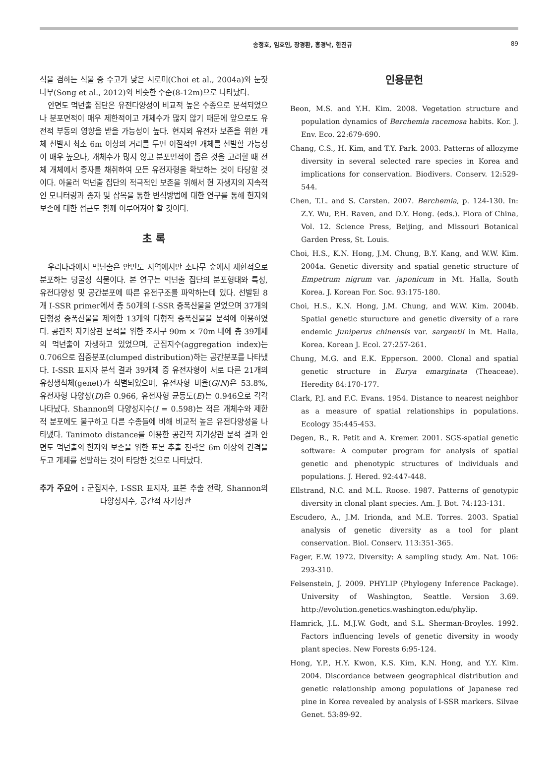송정호, 임효인, 장경환, 홍경낙, 한진규 89
식을 겸하는 식물 중 수고가 낮은 시로미(Choi et al., 2004a)와 눈잣나무(Song et al., 2012)와 비슷한 수준(8-12m)으로 나타났다.
안면도 먹넌출 집단은 유전다양성이 비교적 높은 수종으로 분석되었으나 분포면적이 매우 제한적이고 개체수가 많지 않기 때문에 앞으로도 유전적 부동의 영향을 받을 가능성이 높다. 현지외 유전자 보존을 위한 개체 선발시 최소 6m 이상의 거리를 두면 이질적인 개체를 선발할 가능성이 매우 높으나, 개체수가 많지 않고 분포면적이 좁은 것을 고려할 때 전체 개체에서 종자를 채취하여 모든 유전자형을 확보하는 것이 타당할 것이다. 아울러 먹넌출 집단의 적극적인 보존을 위해서 현 자생지의 지속적인 모니터링과 종자 및 삽목을 통한 번식방법에 대한 연구를 통해 현지외 보존에 대한 접근도 함께 이루어져야 할 것이다.
초 록
우리나라에서 먹넌출은 안면도 지역에서만 소나무 숲에서 제한적으로 분포하는 덩굴성 식물이다. 본 연구는 먹넌출 집단의 분포형태와 특성, 유전다양성 및 공간분포에 따른 유전구조를 파악하는데 있다. 선발된 8개 I-SSR primer에서 총 50개의 I-SSR 증폭산물을 얻었으며 37개의 단형성 증폭산물을 제외한 13개의 다형적 증폭산물을 분석에 이용하였다. 공간적 자기상관 분석을 위한 조사구 90m × 70m 내에 총 39개체의 먹넌출이 자생하고 있었으며, 군집지수(aggregation index)는 0.706으로 집중분포(clumped distribution)하는 공간분포를 나타냈다. I-SSR 표지자 분석 결과 39개체 중 유전자형이 서로 다른 21개의 유성생식체(genet)가 식별되었으며, 유전자형 비율(G/N)은 53.8%, 유전자형 다양성(D)은 0.966, 유전자형 균등도(E)는 0.946으로 각각 나타났다. Shannon의 다양성지수(I = 0.598)는 적은 개체수와 제한적 분포에도 불구하고 다른 수종들에 비해 비교적 높은 유전다양성을 나타냈다. Tanimoto distance를 이용한 공간적 자기상관 분석 결과 안면도 먹넌출의 현지외 보존을 위한 표본 추출 전략은 6m 이상의 간격을 두고 개체를 선발하는 것이 타당한 것으로 나타났다.
추가 주요어 : 군집지수, I-SSR 표지자, 표본 추출 전략, Shannon의 다양성지수, 공간적 자기상관
인용문헌
Beon, M.S. and Y.H. Kim. 2008. Vegetation structure and population dynamics of Berchemia racemosa habits. Kor. J. Env. Eco. 22:679-690.
Chang, C.S., H. Kim, and T.Y. Park. 2003. Patterns of allozyme diversity in several selected rare species in Korea and implications for conservation. Biodivers. Conserv. 12:529-544.
Chen, T.L. and S. Carsten. 2007. Berchemia, p. 124-130. In: Z.Y. Wu, P.H. Raven, and D.Y. Hong. (eds.). Flora of China, Vol. 12. Science Press, Beijing, and Missouri Botanical Garden Press, St. Louis.
Choi, H.S., K.N. Hong, J.M. Chung, B.Y. Kang, and W.W. Kim. 2004a. Genetic diversity and spatial genetic structure of Empetrum nigrum var. japonicum in Mt. Halla, South Korea. J. Korean For. Soc. 93:175-180.
Choi, H.S., K.N. Hong, J.M. Chung, and W.W. Kim. 2004b. Spatial genetic sturucture and genetic diversity of a rare endemic Juniperus chinensis var. sargentii in Mt. Halla, Korea. Korean J. Ecol. 27:257-261.
Chung, M.G. and E.K. Epperson. 2000. Clonal and spatial genetic structure in Eurya emarginata (Theaceae). Heredity 84:170-177.
Clark, P.J. and F.C. Evans. 1954. Distance to nearest neighbor as a measure of spatial relationships in populations. Ecology 35:445-453.
Degen, B., R. Petit and A. Kremer. 2001. SGS-spatial genetic software: A computer program for analysis of spatial genetic and phenotypic structures of individuals and populations. J. Hered. 92:447-448.
Ellstrand, N.C. and M.L. Roose. 1987. Patterns of genotypic diversity in clonal plant species. Am. J. Bot. 74:123-131.
Escudero, A., J.M. Irionda, and M.E. Torres. 2003. Spatial analysis of genetic diversity as a tool for plant conservation. Biol. Conserv. 113:351-365.
Fager, E.W. 1972. Diversity: A sampling study. Am. Nat. 106: 293-310.
Felsenstein, J. 2009. PHYLIP (Phylogeny Inference Package). University of Washington, Seattle. Version 3.69. http://evolution.genetics.washington.edu/phylip.
Hamrick, J.L. M.J.W. Godt, and S.L. Sherman-Broyles. 1992. Factors influencing levels of genetic diversity in woody plant species. New Forests 6:95-124.
Hong, Y.P., H.Y. Kwon, K.S. Kim, K.N. Hong, and Y.Y. Kim. 2004. Discordance between geographical distribution and genetic relationship among populations of Japanese red pine in Korea revealed by analysis of I-SSR markers. Silvae Genet. 53:89-92.